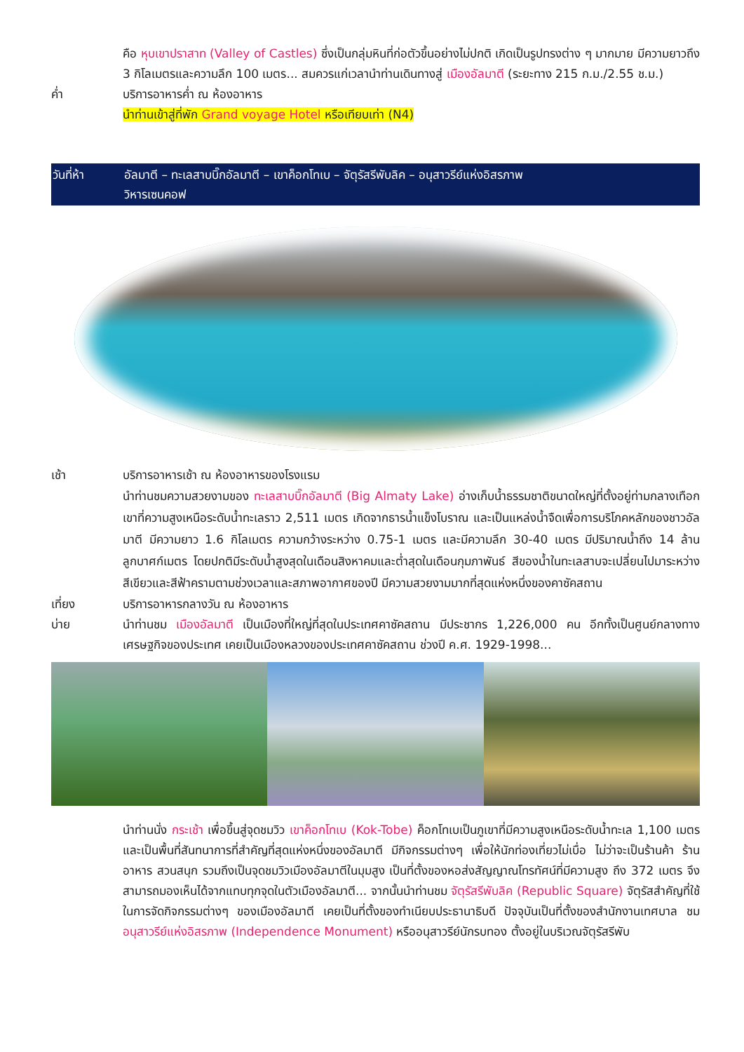คือ หุบเขาปราสาท (Valley of Castles) ซึ่งเป็นกลุ่มหินที่ก่อตัวขึ้นอย่างไม่ปกติ เกิดเป็นรูปทรงต่าง ๆ มากมาย มีความยาวถึง 3 กิโลเมตรและความลึก 100 เมตร... สมควรแก่เวลานำท่านเดินทางสู่ เมืองอัลมาตี (ระยะทาง 215 ก.ม./2.55 ช.ม.)
ค่ำ บริการอาหารค่ำ ณ ห้องอาหาร
นำท่านเข้าสู่ที่พัก Grand voyage Hotel หรือเทียบเท่า (N4)
วันที่ห้า อัลมาตี – ทะเลสาบบิ๊กอัลมาตี – เขาค็อกโทเบ – จัตุรัสรีพับลิค – อนุสาวรีย์แห่งอิสรภาพ
วิหารเซนคอฟ
เช้า บริการอาหารเช้า ณ ห้องอาหารของโรงแรม
นำท่านชมความสวยงามของ ทะเลสาบบิ๊กอัลมาตี (Big Almaty Lake) อ่างเก็บน้ำธรรมชาติขนาดใหญ่ที่ตั้งอยู่ท่ามกลางเทือกเขาที่ความสูงเหนือระดับน้ำทะเลราว 2,511 เมตร เกิดจากธารน้ำแข็งโบราณ และเป็นแหล่งน้ำจืดเพื่อการบริโภคหลักของชาวอัลมาตี มีความยาว 1.6 กิโลเมตร ความกว้างระหว่าง 0.75-1 เมตร และมีความลึก 30-40 เมตร มีปริมาณน้ำถึง 14 ล้านลูกบาศก์เมตร โดยปกติมีระดับน้ำสูงสุดในเดือนสิงหาคมและต่ำสุดในเดือนกุมภาพันธ์ สีของน้ำในทะเลสาบจะเปลี่ยนไปมาระหว่างสีเขียวและสีฟ้าครามตามช่วงเวลาและสภาพอากาศของปี มีความสวยงามมากที่สุดแห่งหนึ่งของคาซัคสถาน
เที่ยง บริการอาหารกลางวัน ณ ห้องอาหาร
บ่าย นำท่านชม เมืองอัลมาตี เป็นเมืองที่ใหญ่ที่สุดในประเทศคาซัคสถาน มีประชากร 1,226,000 คน อีกทั้งเป็นศูนย์กลางทางเศรษฐกิจของประเทศ เคยเป็นเมืองหลวงของประเทศคาซัคสถาน ช่วงปี ค.ศ. 1929-1998...
นำท่านนั่ง กระเช้า เพื่อขึ้นสู่จุดชมวิว เขาค็อกโทเบ (Kok-Tobe) ค็อกโทเบเป็นภูเขาที่มีความสูงเหนือระดับน้ำทะเล 1,100 เมตร และเป็นพื้นที่สันทนาการที่สำคัญที่สุดแห่งหนึ่งของอัลมาตี มีกิจกรรมต่างๆ เพื่อให้นักท่องเที่ยวไม่เบื่อ ไม่ว่าจะเป็นร้านค้า ร้านอาหาร สวนสนุก รวมถึงเป็นจุดชมวิวเมืองอัลมาตีในมุมสูง เป็นที่ตั้งของหอส่งสัญญาณโทรทัศน์ที่มีความสูง ถึง 372 เมตร จึงสามารถมองเห็นได้จากแทบทุกจุดในตัวเมืองอัลมาตี... จากนั้นนำท่านชม จัตุรัสรีพับลิค (Republic Square) จัตุรัสสำคัญที่ใช้ในการจัดกิจกรรมต่างๆ ของเมืองอัลมาตี เคยเป็นที่ตั้งของทำเนียบประธานาธิบดี ปัจจุบันเป็นที่ตั้งของสำนักงานเทศบาล ชม อนุสาวรีย์แห่งอิสรภาพ (Independence Monument) หรืออนุสาวรีย์นักรบทอง ตั้งอยู่ในบริเวณจัตุรัสรีพับ